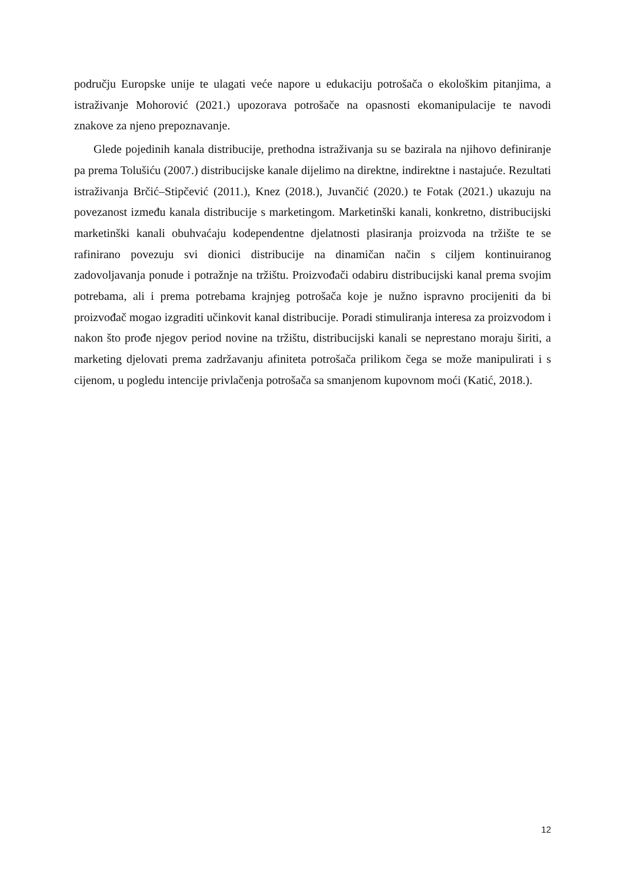području Europske unije te ulagati veće napore u edukaciju potrošača o ekološkim pitanjima, a istraživanje Mohorović (2021.) upozorava potrošače na opasnosti ekomanipulacije te navodi znakove za njeno prepoznavanje.
Glede pojedinih kanala distribucije, prethodna istraživanja su se bazirala na njihovo definiranje pa prema Tolušiću (2007.) distribucijske kanale dijelimo na direktne, indirektne i nastajuće. Rezultati istraživanja Brčić–Stipčević (2011.), Knez (2018.), Juvančić (2020.) te Fotak (2021.) ukazuju na povezanost između kanala distribucije s marketingom. Marketinški kanali, konkretno, distribucijski marketinški kanali obuhvaćaju kodependentne djelatnosti plasiranja proizvoda na tržište te se rafinirano povezuju svi dionici distribucije na dinamičan način s ciljem kontinuiranog zadovoljavanja ponude i potražnje na tržištu. Proizvođači odabiru distribucijski kanal prema svojim potrebama, ali i prema potrebama krajnjeg potrošača koje je nužno ispravno procijeniti da bi proizvođač mogao izgraditi učinkovit kanal distribucije. Poradi stimuliranja interesa za proizvodom i nakon što prođe njegov period novine na tržištu, distribucijski kanali se neprestano moraju širiti, a marketing djelovati prema zadržavanju afiniteta potrošača prilikom čega se može manipulirati i s cijenom, u pogledu intencije privlačenja potrošača sa smanjenom kupovnom moći (Katić, 2018.).
12